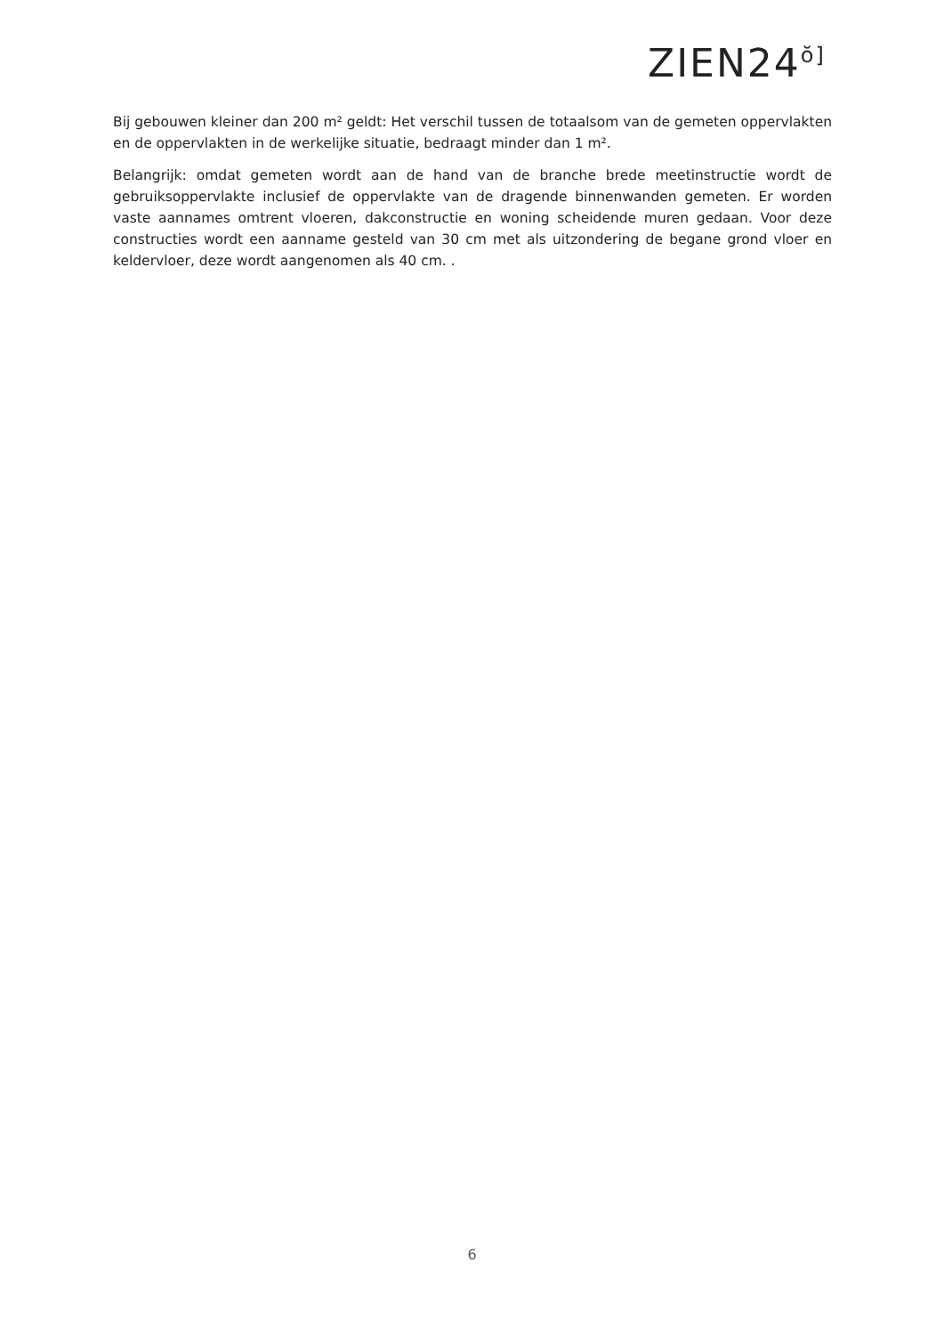ZIEN24ŏ]
Bij gebouwen kleiner dan 200 m² geldt: Het verschil tussen de totaalsom van de gemeten oppervlakten en de oppervlakten in de werkelijke situatie, bedraagt minder dan 1 m².
Belangrijk: omdat gemeten wordt aan de hand van de branche brede meetinstructie wordt de gebruiksoppervlakte inclusief de oppervlakte van de dragende binnenwanden gemeten. Er worden vaste aannames omtrent vloeren, dakconstructie en woning scheidende muren gedaan. Voor deze constructies wordt een aanname gesteld van 30 cm met als uitzondering de begane grond vloer en keldervloer, deze wordt aangenomen als 40 cm. .
6